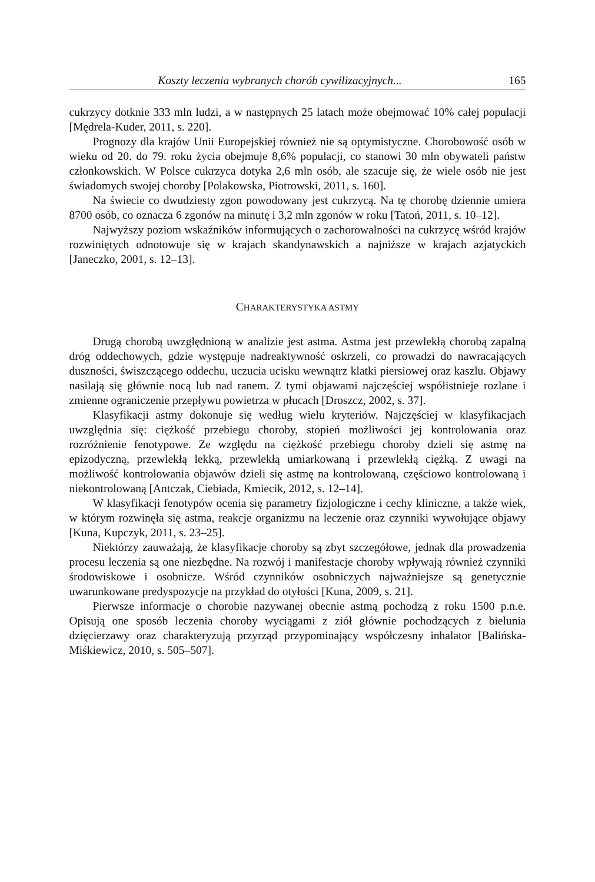Koszty leczenia wybranych chorób cywilizacyjnych... 165
cukrzycy dotknie 333 mln ludzi, a w następnych 25 latach może obejmować 10% całej populacji [Mędrela-Kuder, 2011, s. 220].
Prognozy dla krajów Unii Europejskiej również nie są optymistyczne. Chorobowość osób w wieku od 20. do 79. roku życia obejmuje 8,6% populacji, co stanowi 30 mln obywateli państw członkowskich. W Polsce cukrzyca dotyka 2,6 mln osób, ale szacuje się, że wiele osób nie jest świadomych swojej choroby [Polakowska, Piotrowski, 2011, s. 160].
Na świecie co dwudziesty zgon powodowany jest cukrzycą. Na tę chorobę dziennie umiera 8700 osób, co oznacza 6 zgonów na minutę i 3,2 mln zgonów w roku [Tatoń, 2011, s. 10–12].
Najwyższy poziom wskaźników informujących o zachorowalności na cukrzycę wśród krajów rozwiniętych odnotowuje się w krajach skandynawskich a najniższe w krajach azjatyckich [Janeczko, 2001, s. 12–13].
CHARAKTERYSTYKA ASTMY
Drugą chorobą uwzględnioną w analizie jest astma. Astma jest przewlekłą chorobą zapalną dróg oddechowych, gdzie występuje nadreaktywność oskrzeli, co prowadzi do nawracających duszności, świszczącego oddechu, uczucia ucisku wewnątrz klatki piersiowej oraz kaszlu. Objawy nasilają się głównie nocą lub nad ranem. Z tymi objawami najczęściej współistnieje rozlane i zmienne ograniczenie przepływu powietrza w płucach [Droszcz, 2002, s. 37].
Klasyfikacji astmy dokonuje się według wielu kryteriów. Najczęściej w klasyfikacjach uwzględnia się: ciężkość przebiegu choroby, stopień możliwości jej kontrolowania oraz rozróżnienie fenotypowe. Ze względu na ciężkość przebiegu choroby dzieli się astmę na epizodyczną, przewlekłą lekką, przewlekłą umiarkowaną i przewlekłą ciężką. Z uwagi na możliwość kontrolowania objawów dzieli się astmę na kontrolowaną, częściowo kontrolowaną i niekontrolowaną [Antczak, Ciebiada, Kmiecik, 2012, s. 12–14].
W klasyfikacji fenotypów ocenia się parametry fizjologiczne i cechy kliniczne, a także wiek, w którym rozwinęła się astma, reakcje organizmu na leczenie oraz czynniki wywołujące objawy [Kuna, Kupczyk, 2011, s. 23–25].
Niektórzy zauważają, że klasyfikacje choroby są zbyt szczegółowe, jednak dla prowadzenia procesu leczenia są one niezbędne. Na rozwój i manifestacje choroby wpływają również czynniki środowiskowe i osobnicze. Wśród czynników osobniczych najważniejsze są genetycznie uwarunkowane predyspozycje na przykład do otyłości [Kuna, 2009, s. 21].
Pierwsze informacje o chorobie nazywanej obecnie astmą pochodzą z roku 1500 p.n.e. Opisują one sposób leczenia choroby wyciągami z ziół głównie pochodzących z bielunia dzięcierzawy oraz charakteryzują przyrząd przypominający współczesny inhalator [Balińska-Miśkiewicz, 2010, s. 505–507].